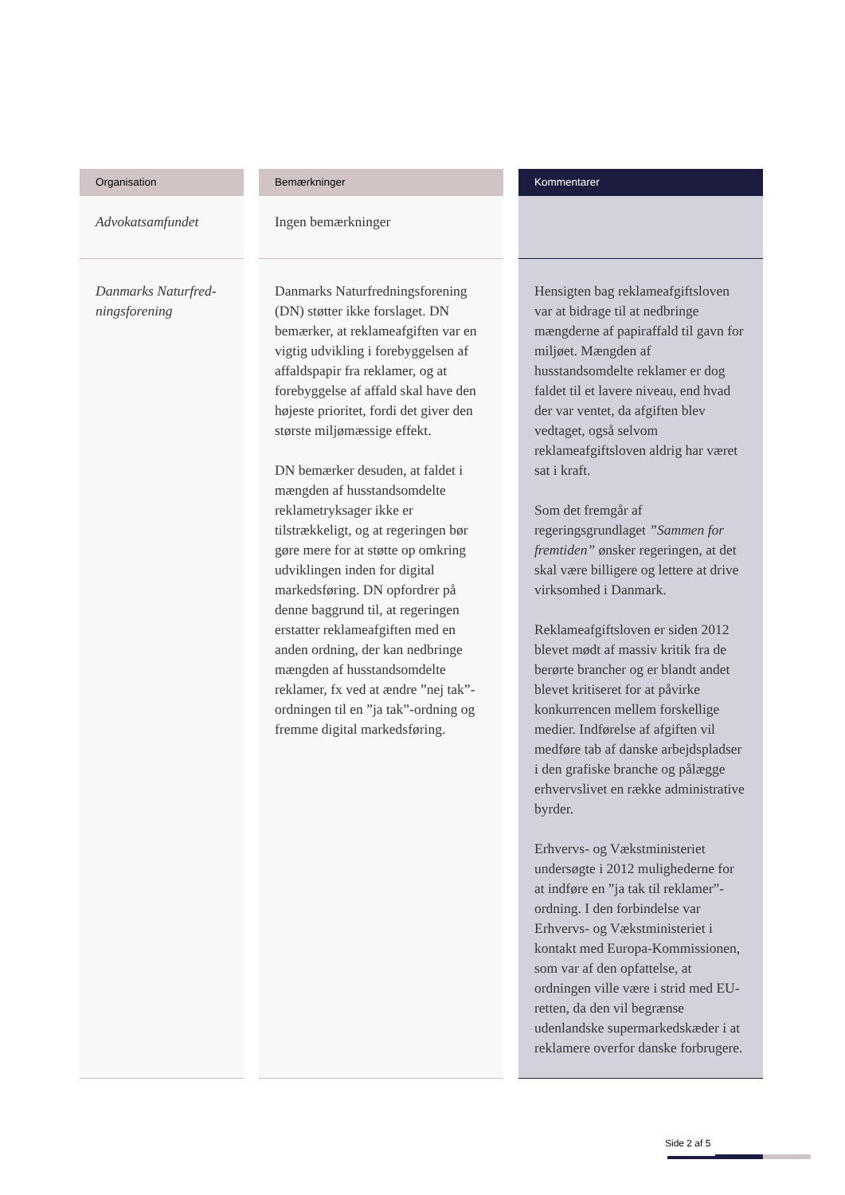| Organisation | | Bemærkninger | | Kommentarer |
| --- | --- | --- | --- | --- |
| Advokatsamfundet | | Ingen bemærkninger | | |
| Danmarks Naturfred- ningsforening | | Danmarks Naturfredningsforening (DN) støtter ikke forslaget. DN bemærker, at reklameafgiften var en vigtig udvikling i forebyggelsen af affaldspapir fra reklamer, og at forebyggelse af affald skal have den højeste prioritet, fordi det giver den største miljømæssige effekt. DN bemærker desuden, at faldet i mængden af husstandsomdelte reklametryksager ikke er tilstrækkeligt, og at regeringen bør gøre mere for at støtte op omkring udviklingen inden for digital markedsføring. DN opfordrer på denne baggrund til, at regeringen erstatter reklameafgiften med en anden ordning, der kan nedbringe mængden af husstandsomdelte reklamer, fx ved at ændre ”nej tak”-ordningen til en ”ja tak”-ordning og fremme digital markedsføring. | | Hensigten bag reklameafgiftsloven var at bidrage til at nedbringe mængderne af papiraffald til gavn for miljøet. Mængden af husstandsomdelte reklamer er dog faldet til et lavere niveau, end hvad der var ventet, da afgiften blev vedtaget, også selvom reklameafgiftsloven aldrig har været sat i kraft. Som det fremgår af regeringsgrundlaget ”Sammen for fremtiden” ønsker regeringen, at det skal være billigere og lettere at drive virksomhed i Danmark. Reklameafgiftsloven er siden 2012 blevet mødt af massiv kritik fra de berørte brancher og er blandt andet blevet kritiseret for at påvirke konkurrencen mellem forskellige medier. Indførelse af afgiften vil medføre tab af danske arbejdspladser i den grafiske branche og pålægge erhvervslivet en række administrative byrder. Erhvervs- og Vækstministeriet undersøgte i 2012 mulighederne for at indføre en ”ja tak til reklamer”-ordning. I den forbindelse var Erhvervs- og Vækstministeriet i kontakt med Europa-Kommissionen, som var af den opfattelse, at ordningen ville være i strid med EU-retten, da den vil begrænse udenlandske supermarkedskæder i at reklamere overfor danske forbrugere. |
Side 2 af 5